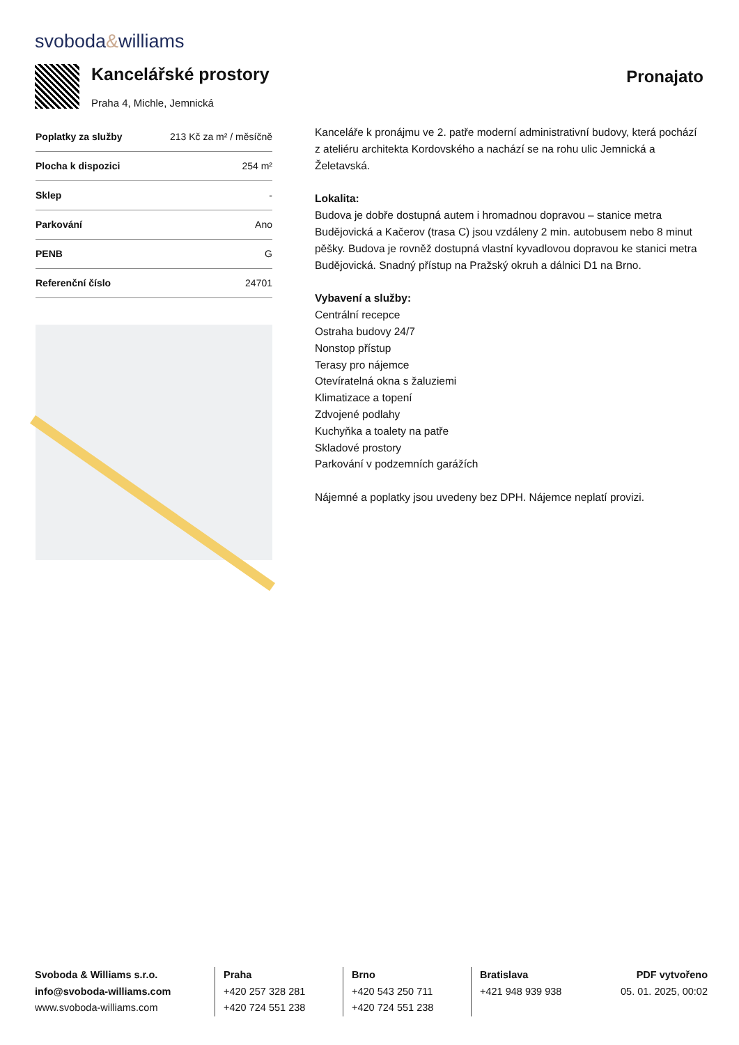svoboda&williams
Kancelářské prostory
Praha 4, Michle, Jemnická
Pronajato
| Poplatky za služby | 213 Kč za m² / měsíčně |
| Plocha k dispozici | 254 m² |
| Sklep | - |
| Parkování | Ano |
| PENB | G |
| Referenční číslo | 24701 |
Kanceláře k pronájmu ve 2. patře moderní administrativní budovy, která pochází z ateliéru architekta Kordovského a nachází se na rohu ulic Jemnická a Želetavská.
Lokalita:
Budova je dobře dostupná autem i hromadnou dopravou – stanice metra Budějovická a Kačerov (trasa C) jsou vzdáleny 2 min. autobusem nebo 8 minut pěšky. Budova je rovněž dostupná vlastní kyvadlovou dopravou ke stanici metra Budějovická. Snadný přístup na Pražský okruh a dálnici D1 na Brno.
Vybavení a služby:
Centrální recepce
Ostraha budovy 24/7
Nonstop přístup
Terasy pro nájemce
Otevíratelná okna s žaluziemi
Klimatizace a topení
Zdvojené podlahy
Kuchyňka a toalety na patře
Skladové prostory
Parkování v podzemních garážích
Nájemné a poplatky jsou uvedeny bez DPH. Nájemce neplatí provizi.
Svoboda & Williams s.r.o.
info@svoboda-williams.com
www.svoboda-williams.com
Praha
+420 257 328 281
+420 724 551 238
Brno
+420 543 250 711
+420 724 551 238
Bratislava
+421 948 939 938
PDF vytvořeno
05. 01. 2025, 00:02